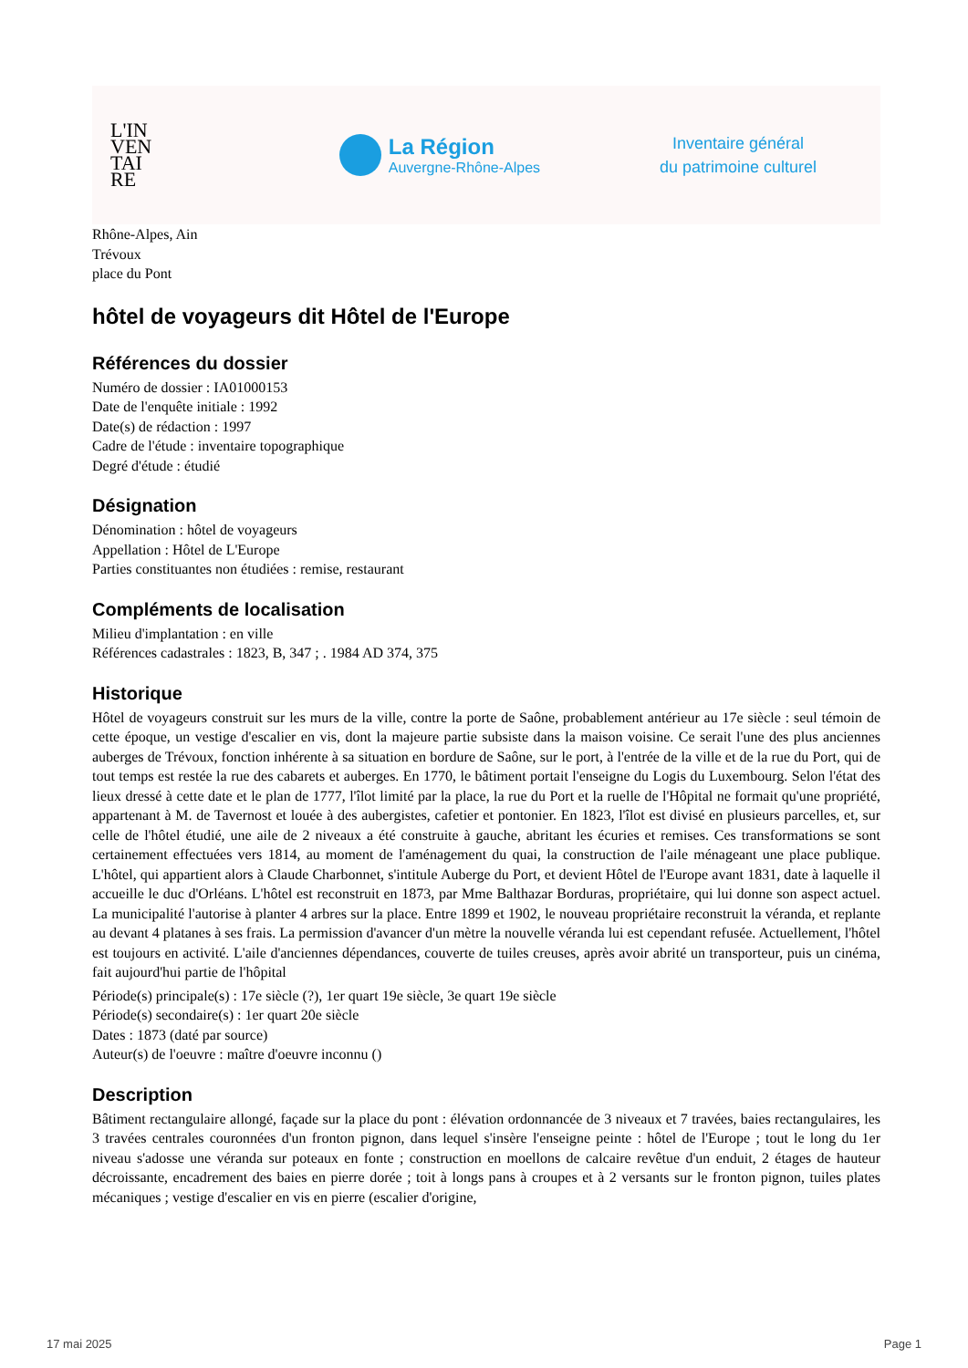L'IN
VEN
TAI
RE
La Région
Auvergne-Rhône-Alpes
Inventaire général
du patrimoine culturel
Rhône-Alpes, Ain
Trévoux
place du Pont
hôtel de voyageurs dit Hôtel de l'Europe
Références du dossier
Numéro de dossier : IA01000153
Date de l'enquête initiale : 1992
Date(s) de rédaction : 1997
Cadre de l'étude : inventaire topographique
Degré d'étude : étudié
Désignation
Dénomination : hôtel de voyageurs
Appellation : Hôtel de L'Europe
Parties constituantes non étudiées : remise, restaurant
Compléments de localisation
Milieu d'implantation : en ville
Références cadastrales : 1823, B, 347 ; . 1984 AD 374, 375
Historique
Hôtel de voyageurs construit sur les murs de la ville, contre la porte de Saône, probablement antérieur au 17e siècle : seul témoin de cette époque, un vestige d'escalier en vis, dont la majeure partie subsiste dans la maison voisine. Ce serait l'une des plus anciennes auberges de Trévoux, fonction inhérente à sa situation en bordure de Saône, sur le port, à l'entrée de la ville et de la rue du Port, qui de tout temps est restée la rue des cabarets et auberges. En 1770, le bâtiment portait l'enseigne du Logis du Luxembourg. Selon l'état des lieux dressé à cette date et le plan de 1777, l'îlot limité par la place, la rue du Port et la ruelle de l'Hôpital ne formait qu'une propriété, appartenant à M. de Tavernost et louée à des aubergistes, cafetier et pontonier. En 1823, l'îlot est divisé en plusieurs parcelles, et, sur celle de l'hôtel étudié, une aile de 2 niveaux a été construite à gauche, abritant les écuries et remises. Ces transformations se sont certainement effectuées vers 1814, au moment de l'aménagement du quai, la construction de l'aile ménageant une place publique. L'hôtel, qui appartient alors à Claude Charbonnet, s'intitule Auberge du Port, et devient Hôtel de l'Europe avant 1831, date à laquelle il accueille le duc d'Orléans. L'hôtel est reconstruit en 1873, par Mme Balthazar Borduras, propriétaire, qui lui donne son aspect actuel. La municipalité l'autorise à planter 4 arbres sur la place. Entre 1899 et 1902, le nouveau propriétaire reconstruit la véranda, et replante au devant 4 platanes à ses frais. La permission d'avancer d'un mètre la nouvelle véranda lui est cependant refusée. Actuellement, l'hôtel est toujours en activité. L'aile d'anciennes dépendances, couverte de tuiles creuses, après avoir abrité un transporteur, puis un cinéma, fait aujourd'hui partie de l'hôpital
Période(s) principale(s) : 17e siècle (?), 1er quart 19e siècle, 3e quart 19e siècle
Période(s) secondaire(s) : 1er quart 20e siècle
Dates : 1873 (daté par source)
Auteur(s) de l'oeuvre : maître d'oeuvre inconnu ()
Description
Bâtiment rectangulaire allongé, façade sur la place du pont : élévation ordonnancée de 3 niveaux et 7 travées, baies rectangulaires, les 3 travées centrales couronnées d'un fronton pignon, dans lequel s'insère l'enseigne peinte : hôtel de l'Europe ; tout le long du 1er niveau s'adosse une véranda sur poteaux en fonte ; construction en moellons de calcaire revêtue d'un enduit, 2 étages de hauteur décroissante, encadrement des baies en pierre dorée ; toit à longs pans à croupes et à 2 versants sur le fronton pignon, tuiles plates mécaniques ; vestige d'escalier en vis en pierre (escalier d'origine,
17 mai 2025 Page 1